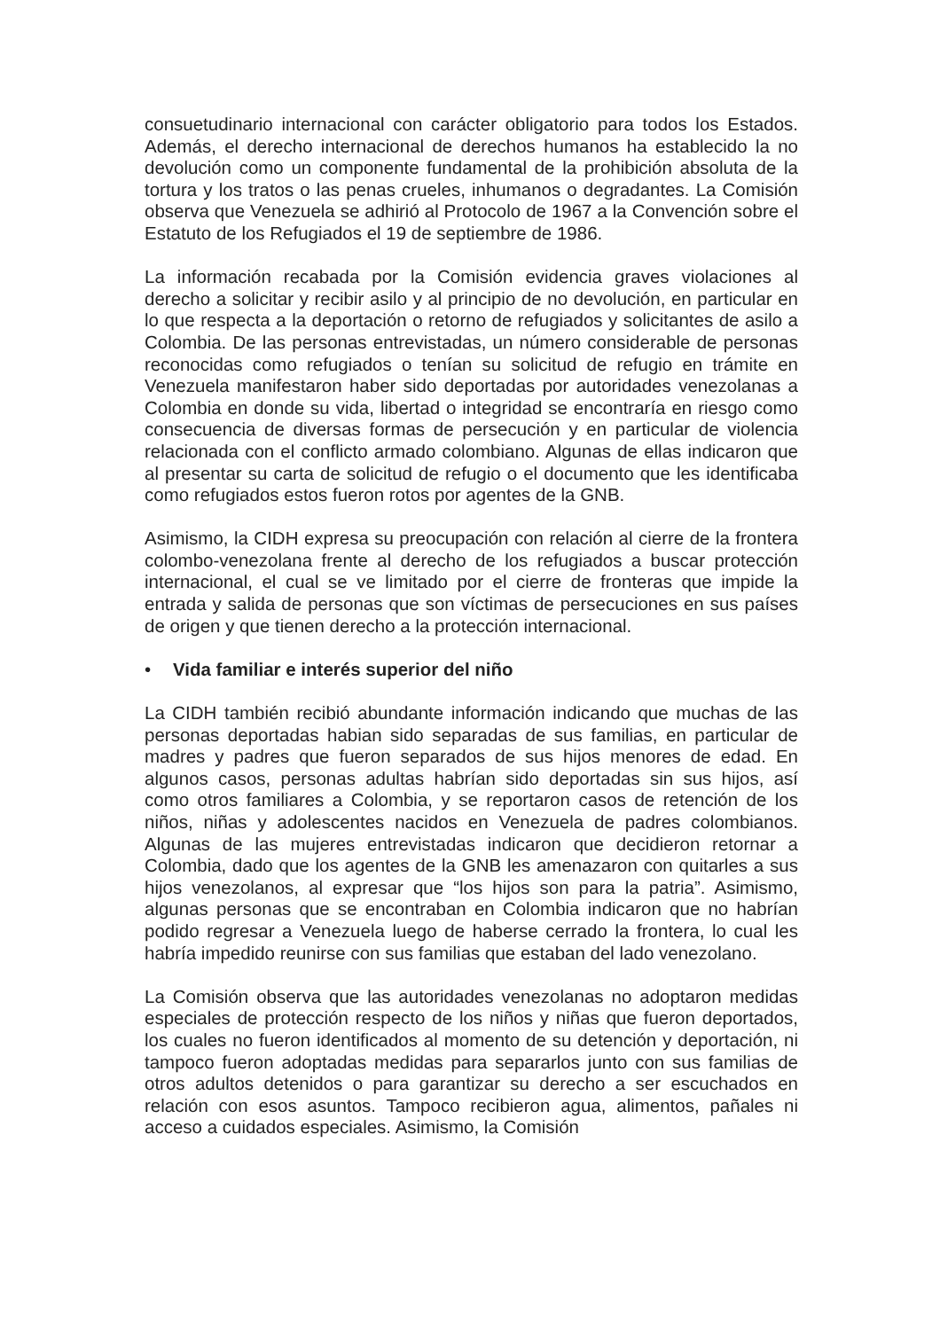consuetudinario internacional con carácter obligatorio para todos los Estados. Además, el derecho internacional de derechos humanos ha establecido la no devolución como un componente fundamental de la prohibición absoluta de la tortura y los tratos o las penas crueles, inhumanos o degradantes. La Comisión observa que Venezuela se adhirió al Protocolo de 1967 a la Convención sobre el Estatuto de los Refugiados el 19 de septiembre de 1986.
La información recabada por la Comisión evidencia graves violaciones al derecho a solicitar y recibir asilo y al principio de no devolución, en particular en lo que respecta a la deportación o retorno de refugiados y solicitantes de asilo a Colombia. De las personas entrevistadas, un número considerable de personas reconocidas como refugiados o tenían su solicitud de refugio en trámite en Venezuela manifestaron haber sido deportadas por autoridades venezolanas a Colombia en donde su vida, libertad o integridad se encontraría en riesgo como consecuencia de diversas formas de persecución y en particular de violencia relacionada con el conflicto armado colombiano. Algunas de ellas indicaron que al presentar su carta de solicitud de refugio o el documento que les identificaba como refugiados estos fueron rotos por agentes de la GNB.
Asimismo, la CIDH expresa su preocupación con relación al cierre de la frontera colombo-venezolana frente al derecho de los refugiados a buscar protección internacional, el cual se ve limitado por el cierre de fronteras que impide la entrada y salida de personas que son víctimas de persecuciones en sus países de origen y que tienen derecho a la protección internacional.
• Vida familiar e interés superior del niño
La CIDH también recibió abundante información indicando que muchas de las personas deportadas habian sido separadas de sus familias, en particular de madres y padres que fueron separados de sus hijos menores de edad. En algunos casos, personas adultas habrían sido deportadas sin sus hijos, así como otros familiares a Colombia, y se reportaron casos de retención de los niños, niñas y adolescentes nacidos en Venezuela de padres colombianos. Algunas de las mujeres entrevistadas indicaron que decidieron retornar a Colombia, dado que los agentes de la GNB les amenazaron con quitarles a sus hijos venezolanos, al expresar que “los hijos son para la patria”. Asimismo, algunas personas que se encontraban en Colombia indicaron que no habrían podido regresar a Venezuela luego de haberse cerrado la frontera, lo cual les habría impedido reunirse con sus familias que estaban del lado venezolano.
La Comisión observa que las autoridades venezolanas no adoptaron medidas especiales de protección respecto de los niños y niñas que fueron deportados, los cuales no fueron identificados al momento de su detención y deportación, ni tampoco fueron adoptadas medidas para separarlos junto con sus familias de otros adultos detenidos o para garantizar su derecho a ser escuchados en relación con esos asuntos. Tampoco recibieron agua, alimentos, pañales ni acceso a cuidados especiales. Asimismo, la Comisión